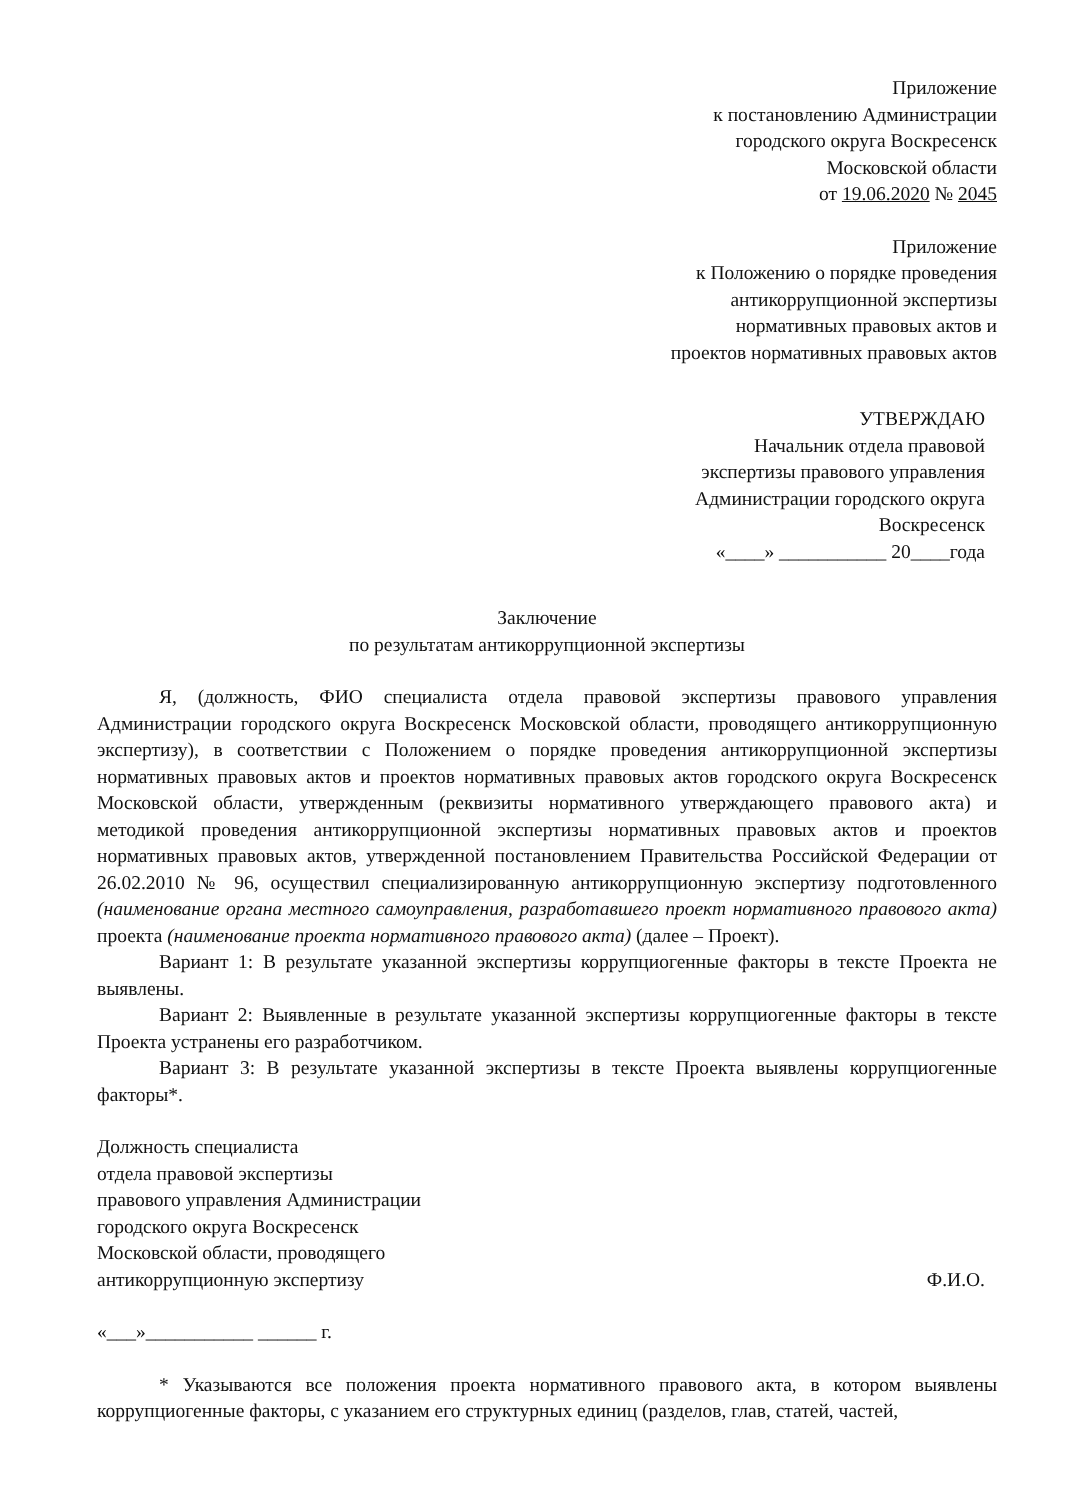Приложение
к постановлению Администрации
городского округа Воскресенск
Московской области
от 19.06.2020 № 2045
Приложение
к Положению о порядке проведения
антикоррупционной экспертизы
нормативных правовых актов и
проектов нормативных правовых актов
УТВЕРЖДАЮ
Начальник отдела правовой
экспертизы правового управления
Администрации городского округа
Воскресенск
«____» ___________ 20____года
Заключение
по результатам антикоррупционной экспертизы
Я, (должность, ФИО специалиста отдела правовой экспертизы правового управления Администрации городского округа Воскресенск Московской области, проводящего антикоррупционную экспертизу), в соответствии с Положением о порядке проведения антикоррупционной экспертизы нормативных правовых актов и проектов нормативных правовых актов городского округа Воскресенск Московской области, утвержденным (реквизиты нормативного утверждающего правового акта) и методикой проведения антикоррупционной экспертизы нормативных правовых актов и проектов нормативных правовых актов, утвержденной постановлением Правительства Российской Федерации от 26.02.2010 № 96, осуществил специализированную антикоррупционную экспертизу подготовленного (наименование органа местного самоуправления, разработавшего проект нормативного правового акта) проекта (наименование проекта нормативного правового акта) (далее – Проект).
Вариант 1: В результате указанной экспертизы коррупциогенные факторы в тексте Проекта не выявлены.
Вариант 2: Выявленные в результате указанной экспертизы коррупциогенные факторы в тексте Проекта устранены его разработчиком.
Вариант 3: В результате указанной экспертизы в тексте Проекта выявлены коррупциогенные факторы*.
Должность специалиста
отдела правовой экспертизы
правового управления Администрации
городского округа Воскресенск
Московской области, проводящего
антикоррупционную экспертизу
Ф.И.О.
«___»___________ ______ г.
* Указываются все положения проекта нормативного правового акта, в котором выявлены коррупциогенные факторы, с указанием его структурных единиц (разделов, глав, статей, частей,